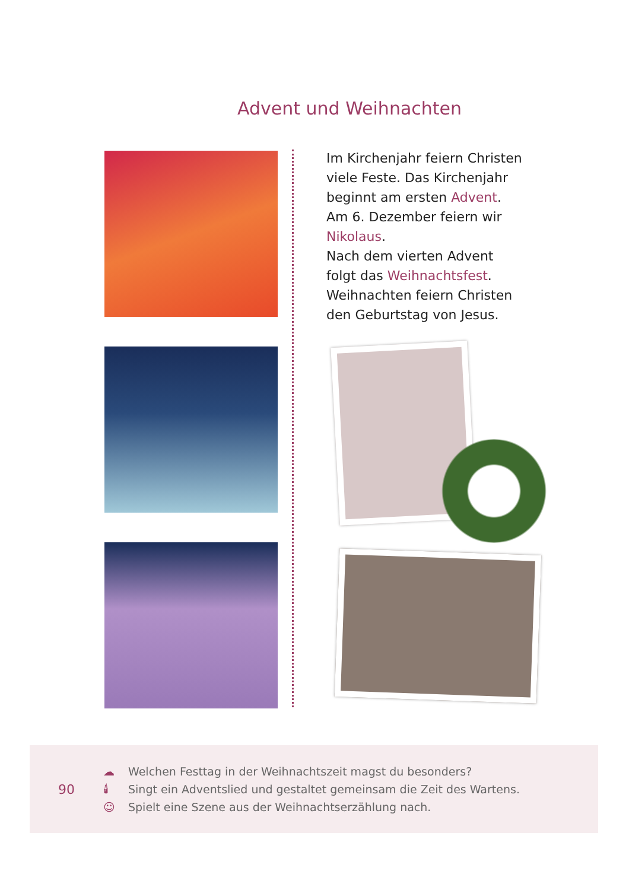Advent und Weihnachten
Im Kirchenjahr feiern Christen
viele Feste. Das Kirchenjahr
beginnt am ersten Advent.
Am 6. Dezember feiern wir
Nikolaus.
Nach dem vierten Advent
folgt das Weihnachtsfest.
Weihnachten feiern Christen
den Geburtstag von Jesus.
90
☁ Welchen Festtag in der Weihnachtszeit magst du besonders?
🕯 Singt ein Adventslied und gestaltet gemeinsam die Zeit des Wartens.
☺ Spielt eine Szene aus der Weihnachtserzählung nach.